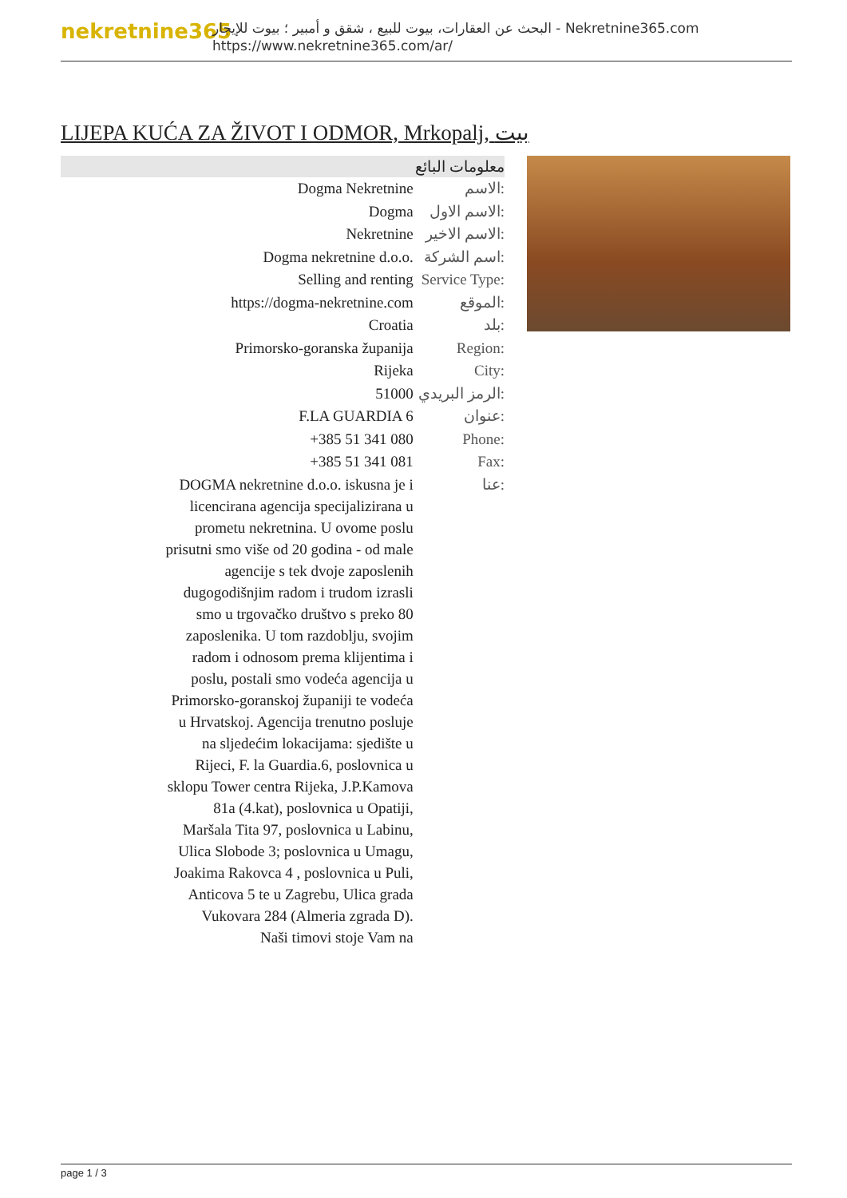nekretnine365
البحث عن العقارات، بيوت للبيع ، شقق و أمبير ؛ بيوت للإيجار - Nekretnine365.com
https://www.nekretnine365.com/ar/
LIJEPA KUĆA ZA ŽIVOT I ODMOR, Mrkopalj, بيت
| معلومات البائع | |
| --- | --- |
| Dogma Nekretnine | الاسم: |
| Dogma | الاسم الاول: |
| Nekretnine | الاسم الاخير: |
| Dogma nekretnine d.o.o. | اسم الشركة: |
| Selling and renting | Service Type: |
| https://dogma-nekretnine.com | الموقع: |
| Croatia | بلد: |
| Primorsko-goranska županija | Region: |
| Rijeka | City: |
| 51000 | الرمز البريدي: |
| F.LA GUARDIA 6 | عنوان: |
| +385 51 341 080 | Phone: |
| +385 51 341 081 | Fax: |
| DOGMA nekretnine d.o.o. iskusna je i licencirana agencija specijalizirana u prometu nekretnina. U ovome poslu prisutni smo više od 20 godina - od male agencije s tek dvoje zaposlenih dugogodišnjim radom i trudom izrasli smo u trgovačko društvo s preko 80 zaposlenika. U tom razdoblju, svojim radom i odnosom prema klijentima i poslu, postali smo vodeća agencija u Primorsko-goranskoj županiji te vodeća u Hrvatskoj. Agencija trenutno posluje na sljedećim lokacijama: sjedište u Rijeci, F. la Guardia.6, poslovnica u sklopu Tower centra Rijeka, J.P.Kamova 81a (4.kat), poslovnica u Opatiji, Maršala Tita 97, poslovnica u Labinu, Ulica Slobode 3; poslovnica u Umagu, Joakima Rakovca 4 , poslovnica u Puli, Anticova 5 te u Zagrebu, Ulica grada Vukovara 284 (Almeria zgrada D). Naši timovi stoje Vam na | عنا: |
page 1 / 3